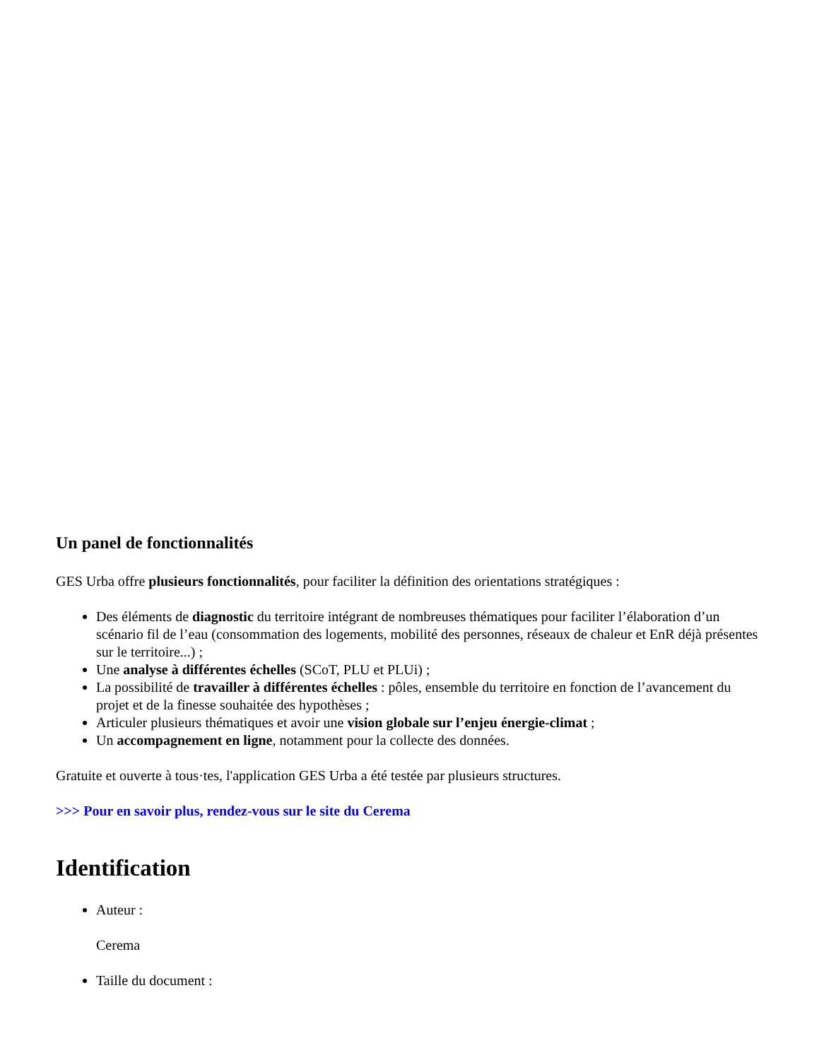Un panel de fonctionnalités
GES Urba offre plusieurs fonctionnalités, pour faciliter la définition des orientations stratégiques :
Des éléments de diagnostic du territoire intégrant de nombreuses thématiques pour faciliter l’élaboration d’un scénario fil de l’eau (consommation des logements, mobilité des personnes, réseaux de chaleur et EnR déjà présentes sur le territoire...) ;
Une analyse à différentes échelles (SCoT, PLU et PLUi) ;
La possibilité de travailler à différentes échelles : pôles, ensemble du territoire en fonction de l’avancement du projet et de la finesse souhaitée des hypothèses ;
Articuler plusieurs thématiques et avoir une vision globale sur l’enjeu énergie-climat ;
Un accompagnement en ligne, notamment pour la collecte des données.
Gratuite et ouverte à tous·tes, l'application GES Urba a été testée par plusieurs structures.
>>> Pour en savoir plus, rendez-vous sur le site du Cerema
Identification
Auteur :
Cerema
Taille du document :